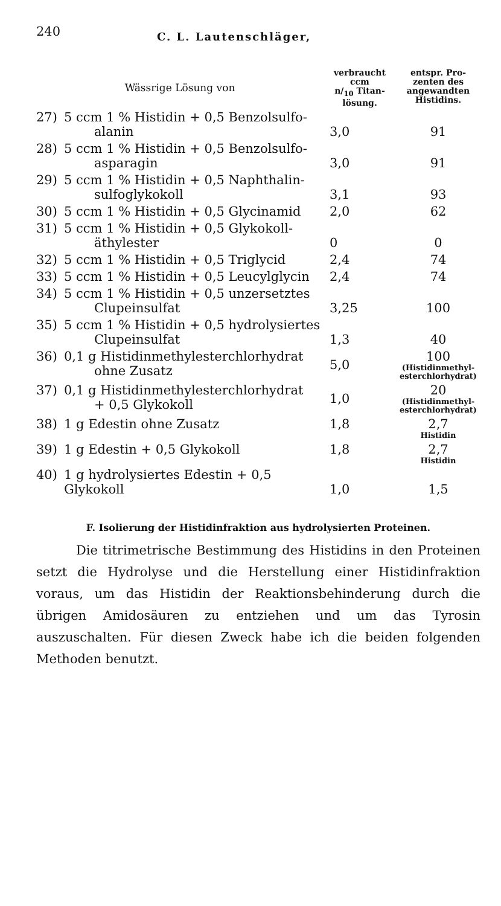240 C. L. Lautenschläger,
| Wässrige Lösung von | | verbraucht ccm n/<sub>10</sub> Titan- lösung. | entspr. Pro- zenten des angewandten Histidins. |
| --- | --- | --- | --- |
| 27) | 5 ccm 1 % Histidin + 0,5 Benzolsulfo- alanin | 3,0 | 91 |
| 28) | 5 ccm 1 % Histidin + 0,5 Benzolsulfo- asparagin | 3,0 | 91 |
| 29) | 5 ccm 1 % Histidin + 0,5 Naphthalin- sulfoglykokoll | 3,1 | 93 |
| 30) | 5 ccm 1 % Histidin + 0,5 Glycinamid | 2,0 | 62 |
| 31) | 5 ccm 1 % Histidin + 0,5 Glykokoll- äthylester | 0 | 0 |
| 32) | 5 ccm 1 % Histidin + 0,5 Triglycid | 2,4 | 74 |
| 33) | 5 ccm 1 % Histidin + 0,5 Leucylglycin | 2,4 | 74 |
| 34) | 5 ccm 1 % Histidin + 0,5 unzersetztes Clupeinsulfat | 3,25 | 100 |
| 35) | 5 ccm 1 % Histidin + 0,5 hydrolysiertes Clupeinsulfat | 1,3 | 40 |
| 36) | 0,1 g Histidinmethylesterchlorhydrat ohne Zusatz | 5,0 | 100 (Histidinmethyl- esterchlorhydrat) |
| 37) | 0,1 g Histidinmethylesterchlorhydrat + 0,5 Glykokoll | 1,0 | 20 (Histidinmethyl- esterchlorhydrat) |
| 38) | 1 g Edestin ohne Zusatz | 1,8 | 2,7 Histidin |
| 39) | 1 g Edestin + 0,5 Glykokoll | 1,8 | 2,7 Histidin |
| 40) | 1 g hydrolysiertes Edestin + 0,5 Glykokoll | 1,0 | 1,5 |
F. Isolierung der Histidinfraktion aus hydrolysierten Proteinen.
Die titrimetrische Bestimmung des Histidins in den Proteinen setzt die Hydrolyse und die Herstellung einer Histidinfraktion voraus, um das Histidin der Reaktionsbehinderung durch die übrigen Amidosäuren zu entziehen und um das Tyrosin auszuschalten. Für diesen Zweck habe ich die beiden folgenden Methoden benutzt.